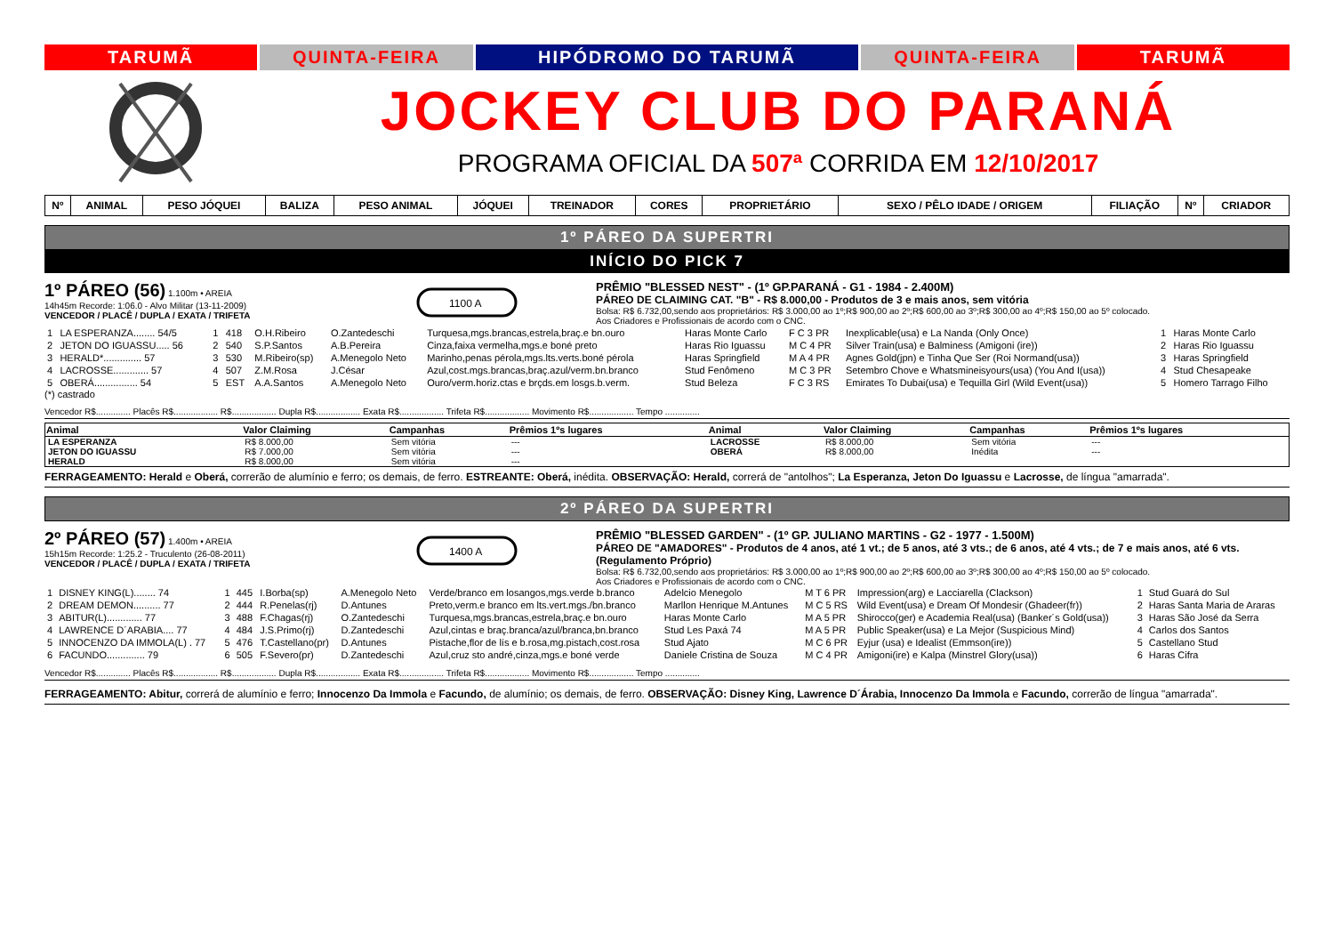TARUMÃ QUINTA-FEIRA HIPÓDROMO DO TARUMÃ QUINTA-FEIRA TARUMÃ
JOCKEY CLUB DO PARANÁ
PROGRAMA OFICIAL DA 507ª CORRIDA EM 12/10/2017
| Nº | ANIMAL | PESO JÓQUEI | BALIZA | PESO ANIMAL | JÓQUEI | TREINADOR | CORES | PROPRIETÁRIO | SEXO / PÊLO IDADE / ORIGEM | FILIAÇÃO | Nº | CRIADOR |
1º PÁREO DA SUPERTRI
INÍCIO DO PICK 7
1º PÁREO (56) 1.100m • AREIA
14h45m Recorde: 1:06.0 - Alvo Militar (13-11-2009)
VENCEDOR / PLACÊ / DUPLA / EXATA / TRIFETA
1100 A
PRÊMIO "BLESSED NEST" - (1º GP.PARANÁ - G1 - 1984 - 2.400M)
PÁREO DE CLAIMING CAT. "B" - R$ 8.000,00 - Produtos de 3 e mais anos, sem vitória
Bolsa: R$ 6.732,00,sendo aos proprietários: R$ 3.000,00 ao 1º;R$ 900,00 ao 2º;R$ 600,00 ao 3º;R$ 300,00 ao 4º;R$ 150,00 ao 5º colocado.
Aos Criadores e Profissionais de acordo com o CNC.
| 1 | LA ESPERANZA........ 54/5 | 1 | 418 | O.H.Ribeiro | O.Zantedeschi | Turquesa,mgs.brancas,estrela,braç.e bn.ouro | Haras Monte Carlo | F C 3 PR | Inexplicable(usa) e La Nanda (Only Once) | 1 | Haras Monte Carlo |
| 2 | JETON DO IGUASSU..... 56 | 2 | 540 | S.P.Santos | A.B.Pereira | Cinza,faixa vermelha,mgs.e boné preto | Haras Rio Iguassu | M C 4 PR | Silver Train(usa) e Balminess (Amigoni (ire)) | 2 | Haras Rio Iguassu |
| 3 | HERALD*.............. 57 | 3 | 530 | M.Ribeiro(sp) | A.Menegolo Neto | Marinho,penas pérola,mgs.lts.verts.boné pérola | Haras Springfield | M A 4 PR | Agnes Gold(jpn) e Tinha Que Ser (Roi Normand(usa)) | 3 | Haras Springfield |
| 4 | LACROSSE............. 57 | 4 | 507 | Z.M.Rosa | J.César | Azul,cost.mgs.brancas,braç.azul/verm.bn.branco | Stud Fenômeno | M C 3 PR | Setembro Chove e Whatsmineisyours(usa) (You And I(usa)) | 4 | Stud Chesapeake |
| 5 | OBERÁ................ 54 | 5 | EST | A.A.Santos | A.Menegolo Neto | Ouro/verm.horiz.ctas e brçds.em losgs.b.verm. | Stud Beleza | F C 3 RS | Emirates To Dubai(usa) e Tequilla Girl (Wild Event(usa)) | 5 | Homero Tarrago Filho |
(*) castrado
Vencedor R$.............. Placês R$.................. R$.................. Dupla R$.................. Exata R$.................. Trifeta R$.................. Movimento R$.................. Tempo ..............
| Animal | Valor Claiming | Campanhas | Prêmios 1ºs lugares | Animal | Valor Claiming | Campanhas | Prêmios 1ºs lugares |
| --- | --- | --- | --- | --- | --- | --- | --- |
| LA ESPERANZA | R$ 8.000,00 | Sem vitória | --- | LACROSSE | R$ 8.000,00 | Sem vitória | --- |
| JETON DO IGUASSU | R$ 7.000,00 | Sem vitória | --- | OBERÁ | R$ 8.000,00 | Inédita | --- |
| HERALD | R$ 8.000,00 | Sem vitória | --- | | | | |
FERRAGEAMENTO: Herald e Oberá, correrão de alumínio e ferro; os demais, de ferro. ESTREANTE: Oberá, inédita. OBSERVAÇÃO: Herald, correrá de "antolhos"; La Esperanza, Jeton Do Iguassu e Lacrosse, de língua "amarrada".
2º PÁREO DA SUPERTRI
2º PÁREO (57) 1.400m • AREIA
15h15m Recorde: 1:25.2 - Truculento (26-08-2011)
VENCEDOR / PLACÊ / DUPLA / EXATA / TRIFETA
1400 A
PRÊMIO "BLESSED GARDEN" - (1º GP. JULIANO MARTINS - G2 - 1977 - 1.500M)
PÁREO DE "AMADORES" - Produtos de 4 anos, até 1 vt.; de 5 anos, até 3 vts.; de 6 anos, até 4 vts.; de 7 e mais anos, até 6 vts. (Regulamento Próprio)
Bolsa: R$ 6.732,00,sendo aos proprietários: R$ 3.000,00 ao 1º;R$ 900,00 ao 2º;R$ 600,00 ao 3º;R$ 300,00 ao 4º;R$ 150,00 ao 5º colocado.
Aos Criadores e Profissionais de acordo com o CNC.
| 1 | DISNEY KING(L)........ 74 | 1 | 445 | I.Borba(sp) | A.Menegolo Neto | Verde/branco em losangos,mgs.verde b.branco | Adelcio Menegolo | M T 6 PR | Impression(arg) e Lacciarella (Clackson) | 1 | Stud Guará do Sul |
| 2 | DREAM DEMON.......... 77 | 2 | 444 | R.Penelas(rj) | D.Antunes | Preto,verm.e branco em lts.vert.mgs./bn.branco | Marllon Henrique M.Antunes | M C 5 RS | Wild Event(usa) e Dream Of Mondesir (Ghadeer(fr)) | 2 | Haras Santa Maria de Araras |
| 3 | ABITUR(L)............. 77 | 3 | 488 | F.Chagas(rj) | O.Zantedeschi | Turquesa,mgs.brancas,estrela,braç.e bn.ouro | Haras Monte Carlo | M A 5 PR | Shirocco(ger) e Academia Real(usa) (Banker´s Gold(usa)) | 3 | Haras São José da Serra |
| 4 | LAWRENCE D´ARABIA.... 77 | 4 | 484 | J.S.Primo(rj) | D.Zantedeschi | Azul,cintas e braç.branca/azul/branca,bn.branco | Stud Les Paxá 74 | M A 5 PR | Public Speaker(usa) e La Mejor (Suspicious Mind) | 4 | Carlos dos Santos |
| 5 | INNOCENZO DA IMMOLA(L) . 77 | 5 | 476 | T.Castellano(pr) | D.Antunes | Pistache,flor de lís e b.rosa,mg.pistach,cost.rosa | Stud Ajato | M C 6 PR | Eyjur (usa) e Idealist (Emmson(ire)) | 5 | Castellano Stud |
| 6 | FACUNDO.............. 79 | 6 | 505 | F.Severo(pr) | D.Zantedeschi | Azul,cruz sto andré,cinza,mgs.e boné verde | Daniele Cristina de Souza | M C 4 PR | Amigoni(ire) e Kalpa (Minstrel Glory(usa)) | 6 | Haras Cifra |
Vencedor R$.............. Placês R$.................. R$.................. Dupla R$.................. Exata R$.................. Trifeta R$.................. Movimento R$.................. Tempo ..............
FERRAGEAMENTO: Abitur, correrá de alumínio e ferro; Innocenzo Da Immola e Facundo, de alumínio; os demais, de ferro. OBSERVAÇÃO: Disney King, Lawrence D´Árabia, Innocenzo Da Immola e Facundo, correrão de língua "amarrada".